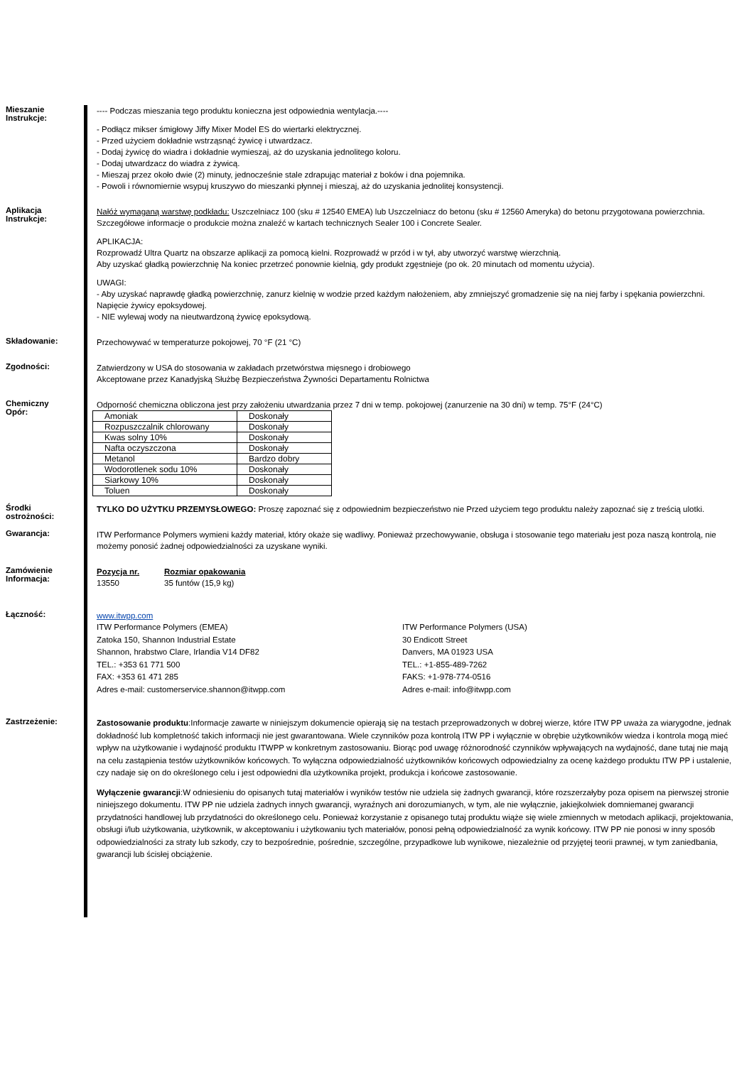Mieszanie
Instrukcje:
---- Podczas mieszania tego produktu konieczna jest odpowiednia wentylacja.----
- Podłącz mikser śmigłowy Jiffy Mixer Model ES do wiertarki elektrycznej.
- Przed użyciem dokładnie wstrząsnąć żywicę i utwardzacz.
- Dodaj żywicę do wiadra i dokładnie wymieszaj, aż do uzyskania jednolitego koloru.
- Dodaj utwardzacz do wiadra z żywicą.
- Mieszaj przez około dwie (2) minuty, jednocześnie stale zdrapując materiał z boków i dna pojemnika.
- Powoli i równomiernie wsypuj kruszywo do mieszanki płynnej i mieszaj, aż do uzyskania jednolitej konsystencji.
Aplikacja
Instrukcje:
Nałóż wymaganą warstwę podkładu: Uszczelniacz 100 (sku # 12540 EMEA) lub Uszczelniacz do betonu (sku # 12560 Ameryka) do betonu przygotowana powierzchnia. Szczegółowe informacje o produkcie można znaleźć w kartach technicznych Sealer 100 i Concrete Sealer.
APLIKACJA:
Rozprowadź Ultra Quartz na obszarze aplikacji za pomocą kielni. Rozprowadź w przód i w tył, aby utworzyć warstwę wierzchnią.
Aby uzyskać gładką powierzchnię Na koniec przetrzeć ponownie kielnią, gdy produkt zgęstnieje (po ok. 20 minutach od momentu użycia).
UWAGI:
- Aby uzyskać naprawdę gładką powierzchnię, zanurz kielnię w wodzie przed każdym nałożeniem, aby zmniejszyć gromadzenie się na niej farby i spękania powierzchni. Napięcie żywicy epoksydowej.
- NIE wylewaj wody na nieutwardzoną żywicę epoksydową.
Składowanie:
Przechowywać w temperaturze pokojowej, 70 °F (21 °C)
Zgodności:
Zatwierdzony w USA do stosowania w zakładach przetwórstwa mięsnego i drobiowego
Akceptowane przez Kanadyjską Służbę Bezpieczeństwa Żywności Departamentu Rolnictwa
Chemiczny
Opór:
Odporność chemiczna obliczona jest przy założeniu utwardzania przez 7 dni w temp. pokojowej (zanurzenie na 30 dni) w temp. 75°F (24°C)
| Amoniak | Doskonały |
| Rozpuszczalnik chlorowany | Doskonały |
| Kwas solny 10% | Doskonały |
| Nafta oczyszczona | Doskonały |
| Metanol | Bardzo dobry |
| Wodorotlenek sodu 10% | Doskonały |
| Siarkowy 10% | Doskonały |
| Toluen | Doskonały |
Środki
ostrożności:
TYLKO DO UŻYTKU PRZEMYSŁOWEGO: Proszę zapoznać się z odpowiednim bezpieczeństwo nie Przed użyciem tego produktu należy zapoznać się z treścią ulotki.
Gwarancja:
ITW Performance Polymers wymieni każdy materiał, który okaże się wadliwy. Ponieważ przechowywanie, obsługa i stosowanie tego materiału jest poza naszą kontrolą, nie możemy ponosić żadnej odpowiedzialności za uzyskane wyniki.
Zamówienie
Informacja:
Pozycja nr.
13550
Rozmiar opakowania
35 funtów (15,9 kg)
Łączność:
www.itwpp.com
ITW Performance Polymers (EMEA)
Zatoka 150, Shannon Industrial Estate
Shannon, hrabstwo Clare, Irlandia V14 DF82
TEL.: +353 61 771 500
FAX: +353 61 471 285
Adres e-mail: customerservice.shannon@itwpp.com
ITW Performance Polymers (USA)
30 Endicott Street
Danvers, MA 01923 USA
TEL.: +1-855-489-7262
FAKS: +1-978-774-0516
Adres e-mail: info@itwpp.com
Zastrzeżenie:
Zastosowanie produktu:Informacje zawarte w niniejszym dokumencie opierają się na testach przeprowadzonych w dobrej wierze, które ITW PP uważa za wiarygodne, jednak dokładność lub kompletność takich informacji nie jest gwarantowana. Wiele czynników poza kontrolą ITW PP i wyłącznie w obrębie użytkowników wiedza i kontrola mogą mieć wpływ na użytkowanie i wydajność produktu ITWPP w konkretnym zastosowaniu. Biorąc pod uwagę różnorodność czynników wpływających na wydajność, dane tutaj nie mają na celu zastąpienia testów użytkowników końcowych. To wyłączna odpowiedzialność użytkowników końcowych odpowiedzialny za ocenę każdego produktu ITW PP i ustalenie, czy nadaje się on do określonego celu i jest odpowiedni dla użytkownika projekt, produkcja i końcowe zastosowanie.
Wyłączenie gwarancji:W odniesieniu do opisanych tutaj materiałów i wyników testów nie udziela się żadnych gwarancji, które rozszerzałyby poza opisem na pierwszej stronie niniejszego dokumentu. ITW PP nie udziela żadnych innych gwarancji, wyraźnych ani dorozumianych, w tym, ale nie wyłącznie, jakiejkolwiek domniemanej gwarancji przydatności handlowej lub przydatności do określonego celu. Ponieważ korzystanie z opisanego tutaj produktu wiąże się wiele zmiennych w metodach aplikacji, projektowania, obsługi i/lub użytkowania, użytkownik, w akceptowaniu i użytkowaniu tych materiałów, ponosi pełną odpowiedzialność za wynik końcowy. ITW PP nie ponosi w inny sposób odpowiedzialności za straty lub szkody, czy to bezpośrednie, pośrednie, szczególne, przypadkowe lub wynikowe, niezależnie od przyjętej teorii prawnej, w tym zaniedbania, gwarancji lub ścisłej obciążenie.